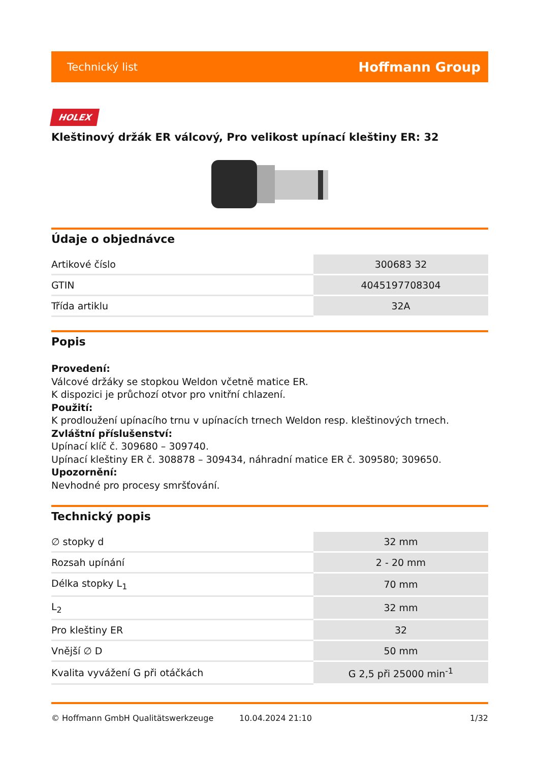Technický list Hoffmann Group
HOLEX
Kleštinový držák ER válcový, Pro velikost upínací kleštiny ER: 32
Údaje o objednávce
| Artikové číslo | 300683 32 |
| GTIN | 4045197708304 |
| Třída artiklu | 32A |
Popis
Provedení:
Válcové držáky se stopkou Weldon včetně matice ER.
K dispozici je průchozí otvor pro vnitřní chlazení.
Použití:
K prodloužení upínacího trnu v upínacích trnech Weldon resp. kleštinových trnech.
Zvláštní příslušenství:
Upínací klíč č. 309680 – 309740.
Upínací kleštiny ER č. 308878 – 309434, náhradní matice ER č. 309580; 309650.
Upozornění:
Nevhodné pro procesy smršťování.
Technický popis
| ∅ stopky d | 32 mm |
| Rozsah upínání | 2 - 20 mm |
| Délka stopky L<sub>1</sub> | 70 mm |
| L<sub>2</sub> | 32 mm |
| Pro kleštiny ER | 32 |
| Vnější ∅ D | 50 mm |
| Kvalita vyvážení G při otáčkách | G 2,5 při 25000 min<sup>-1</sup> |
© Hoffmann GmbH Qualitätswerkzeuge 10.04.2024 21:10 1/32